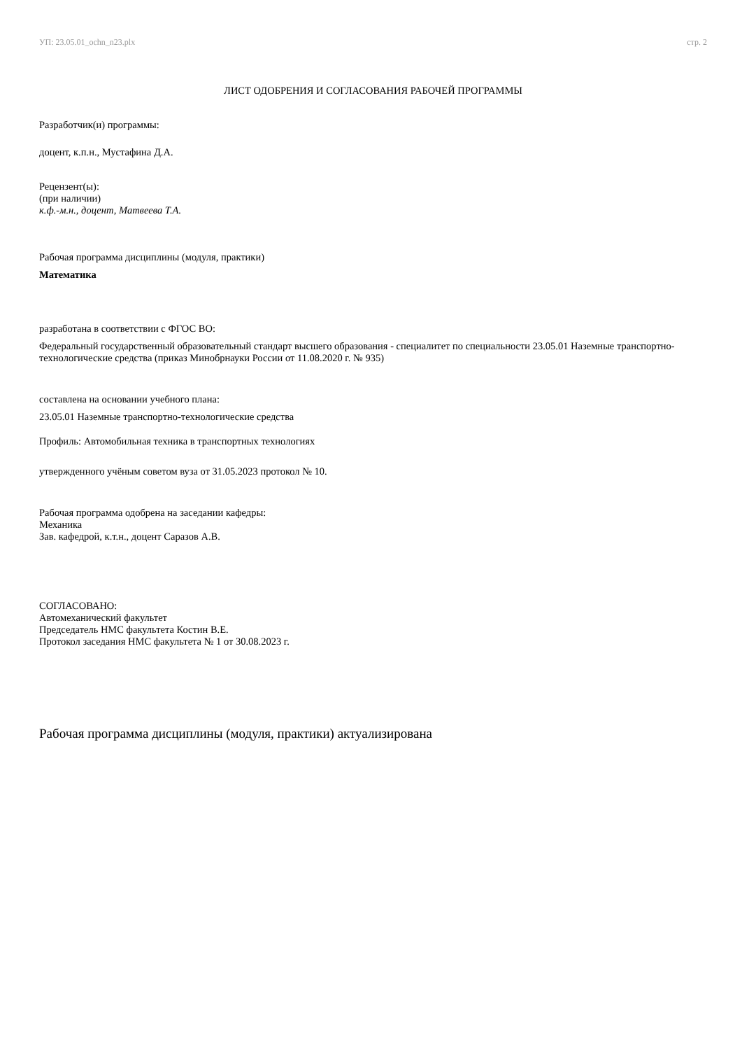УП: 23.05.01_ochn_n23.plx стр. 2
ЛИСТ ОДОБРЕНИЯ И СОГЛАСОВАНИЯ РАБОЧЕЙ ПРОГРАММЫ
Разработчик(и) программы:
доцент, к.п.н., Мустафина Д.А.
Рецензент(ы):
(при наличии)
к.ф.-м.н., доцент, Матвеева Т.А.
Рабочая программа дисциплины (модуля, практики)
Математика
разработана в соответствии с ФГОС ВО:
Федеральный государственный образовательный стандарт высшего образования - специалитет по специальности 23.05.01 Наземные транспортно-технологические средства (приказ Минобрнауки России от 11.08.2020 г. № 935)
составлена на основании учебного плана:
23.05.01 Наземные транспортно-технологические средства
Профиль: Автомобильная техника в транспортных технологиях
утвержденного учёным советом вуза от 31.05.2023 протокол № 10.
Рабочая программа одобрена на заседании кафедры:
Механика
Зав. кафедрой, к.т.н., доцент Саразов А.В.
СОГЛАСОВАНО:
Автомеханический факультет
Председатель НМС факультета Костин В.Е.
Протокол заседания НМС факультета № 1 от 30.08.2023 г.
Рабочая программа дисциплины (модуля, практики) актуализирована